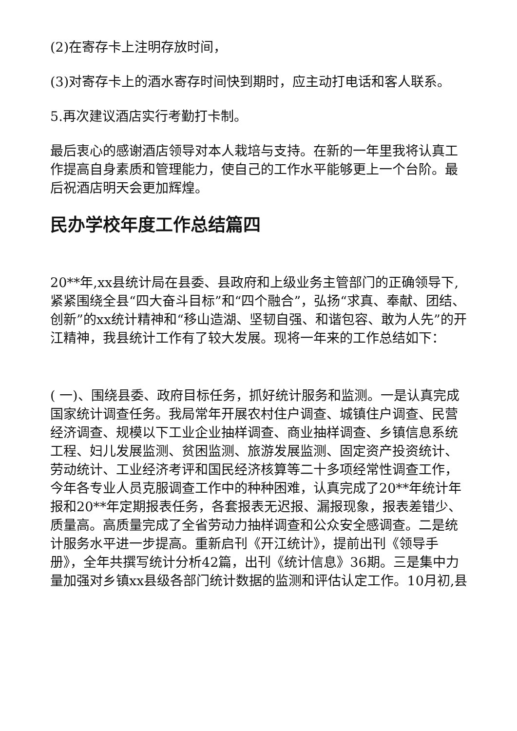(2)在寄存卡上注明存放时间，
(3)对寄存卡上的酒水寄存时间快到期时，应主动打电话和客人联系。
5.再次建议酒店实行考勤打卡制。
最后衷心的感谢酒店领导对本人栽培与支持。在新的一年里我将认真工作提高自身素质和管理能力，使自己的工作水平能够更上一个台阶。最后祝酒店明天会更加辉煌。
民办学校年度工作总结篇四
20**年,xx县统计局在县委、县政府和上级业务主管部门的正确领导下,紧紧围绕全县“四大奋斗目标”和“四个融合”，弘扬“求真、奉献、团结、创新”的xx统计精神和“移山造湖、坚韧自强、和谐包容、敢为人先”的开江精神，我县统计工作有了较大发展。现将一年来的工作总结如下：
( 一)、围绕县委、政府目标任务，抓好统计服务和监测。一是认真完成国家统计调查任务。我局常年开展农村住户调查、城镇住户调查、民营经济调查、规模以下工业企业抽样调查、商业抽样调查、乡镇信息系统工程、妇儿发展监测、贫困监测、旅游发展监测、固定资产投资统计、劳动统计、工业经济考评和国民经济核算等二十多项经常性调查工作，今年各专业人员克服调查工作中的种种困难，认真完成了20**年统计年报和20**年定期报表任务，各套报表无迟报、漏报现象，报表差错少、质量高。高质量完成了全省劳动力抽样调查和公众安全感调查。二是统计服务水平进一步提高。重新启刊《开江统计》，提前出刊《领导手册》，全年共撰写统计分析42篇，出刊《统计信息》36期。三是集中力量加强对乡镇xx县级各部门统计数据的监测和评估认定工作。10月初,县